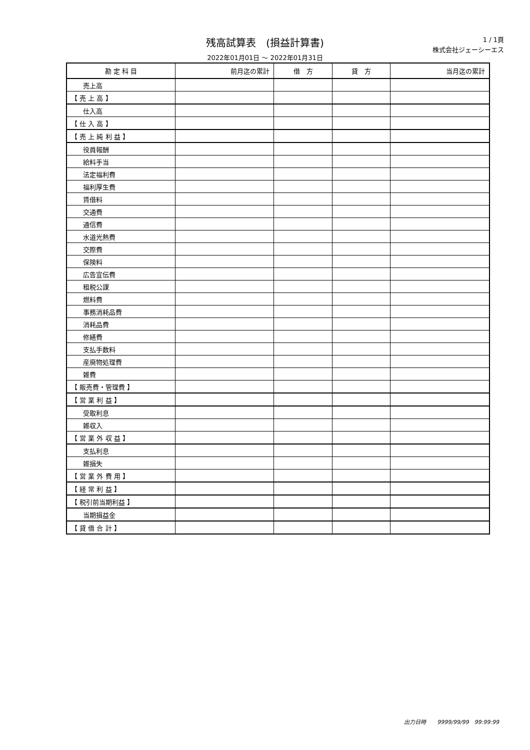残高試算表　(損益計算書)
2022年01月01日 ～ 2022年01月31日
1 / 1頁
株式会社ジェーシーエス
| 勘 定 科 目 | 前月迄の累計 | 借 方 | 貸 方 | 当月迄の累計 |
| --- | --- | --- | --- | --- |
| 売上高 | | | | |
| 【 売 上 高 】 | | | | |
| 仕入高 | | | | |
| 【 仕 入 高 】 | | | | |
| 【 売 上 純 利 益 】 | | | | |
| 役員報酬 | | | | |
| 給料手当 | | | | |
| 法定福利費 | | | | |
| 福利厚生費 | | | | |
| 賃借料 | | | | |
| 交通費 | | | | |
| 通信費 | | | | |
| 水道光熱費 | | | | |
| 交際費 | | | | |
| 保険料 | | | | |
| 広告宣伝費 | | | | |
| 租税公課 | | | | |
| 燃料費 | | | | |
| 事務消耗品費 | | | | |
| 消耗品費 | | | | |
| 修繕費 | | | | |
| 支払手数料 | | | | |
| 産廃物処理費 | | | | |
| 雑費 | | | | |
| 【 販売費・管理費 】 | | | | |
| 【 営 業 利 益 】 | | | | |
| 受取利息 | | | | |
| 雑収入 | | | | |
| 【 営 業 外 収 益 】 | | | | |
| 支払利息 | | | | |
| 雑損失 | | | | |
| 【 営 業 外 費 用 】 | | | | |
| 【 経 常 利 益 】 | | | | |
| 【 税引前当期利益 】 | | | | |
| 当期損益金 | | | | |
| 【 貸 借 合 計 】 | | | | |
出力日時　　9999/99/99　99:99:99